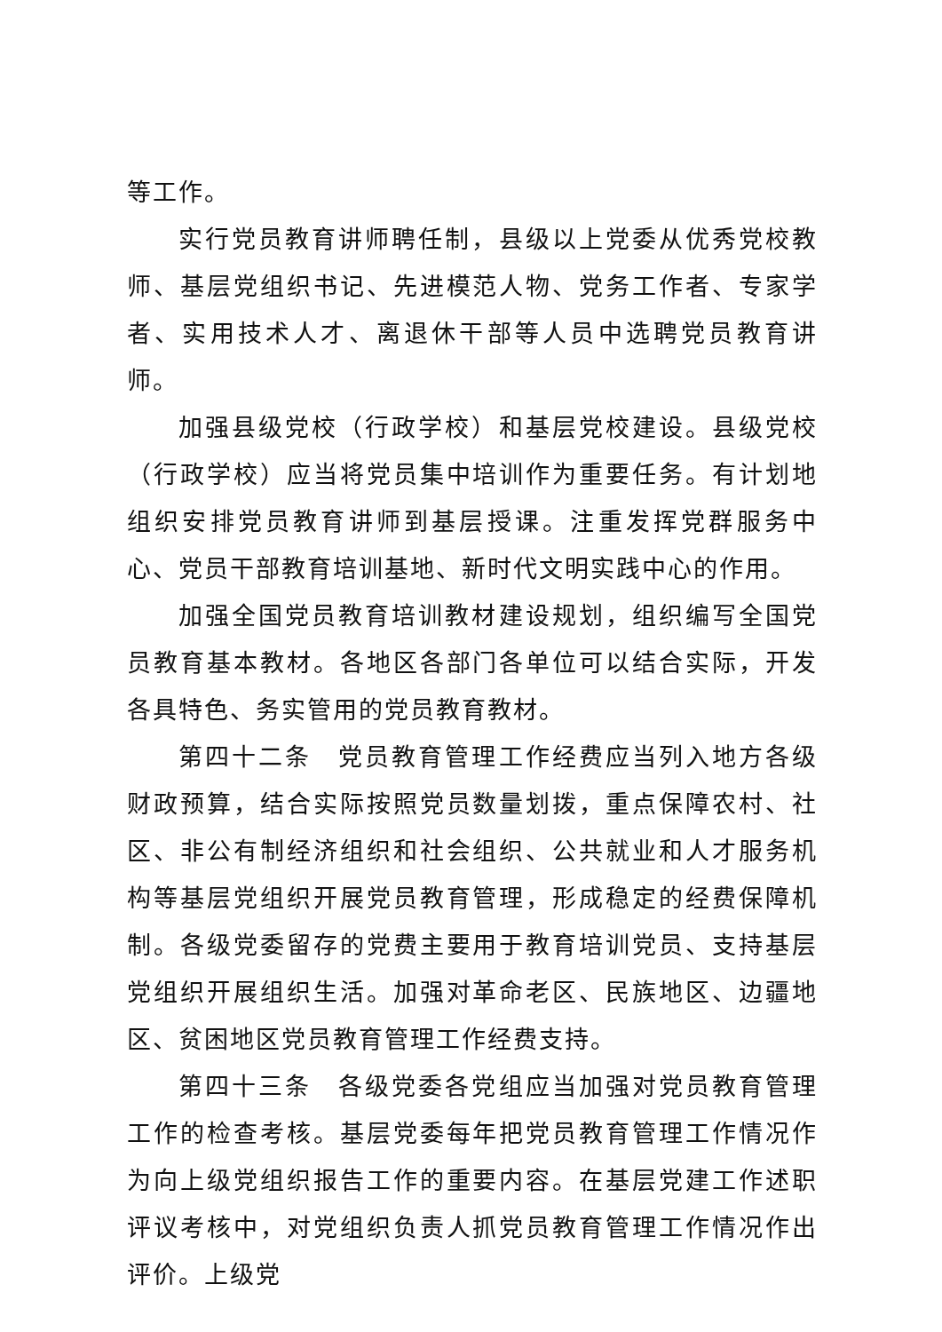等工作。
实行党员教育讲师聘任制，县级以上党委从优秀党校教师、基层党组织书记、先进模范人物、党务工作者、专家学者、实用技术人才、离退休干部等人员中选聘党员教育讲师。
加强县级党校（行政学校）和基层党校建设。县级党校（行政学校）应当将党员集中培训作为重要任务。有计划地组织安排党员教育讲师到基层授课。注重发挥党群服务中心、党员干部教育培训基地、新时代文明实践中心的作用。
加强全国党员教育培训教材建设规划，组织编写全国党员教育基本教材。各地区各部门各单位可以结合实际，开发各具特色、务实管用的党员教育教材。
第四十二条　党员教育管理工作经费应当列入地方各级财政预算，结合实际按照党员数量划拨，重点保障农村、社区、非公有制经济组织和社会组织、公共就业和人才服务机构等基层党组织开展党员教育管理，形成稳定的经费保障机制。各级党委留存的党费主要用于教育培训党员、支持基层党组织开展组织生活。加强对革命老区、民族地区、边疆地区、贫困地区党员教育管理工作经费支持。
第四十三条　各级党委各党组应当加强对党员教育管理工作的检查考核。基层党委每年把党员教育管理工作情况作为向上级党组织报告工作的重要内容。在基层党建工作述职评议考核中，对党组织负责人抓党员教育管理工作情况作出评价。上级党